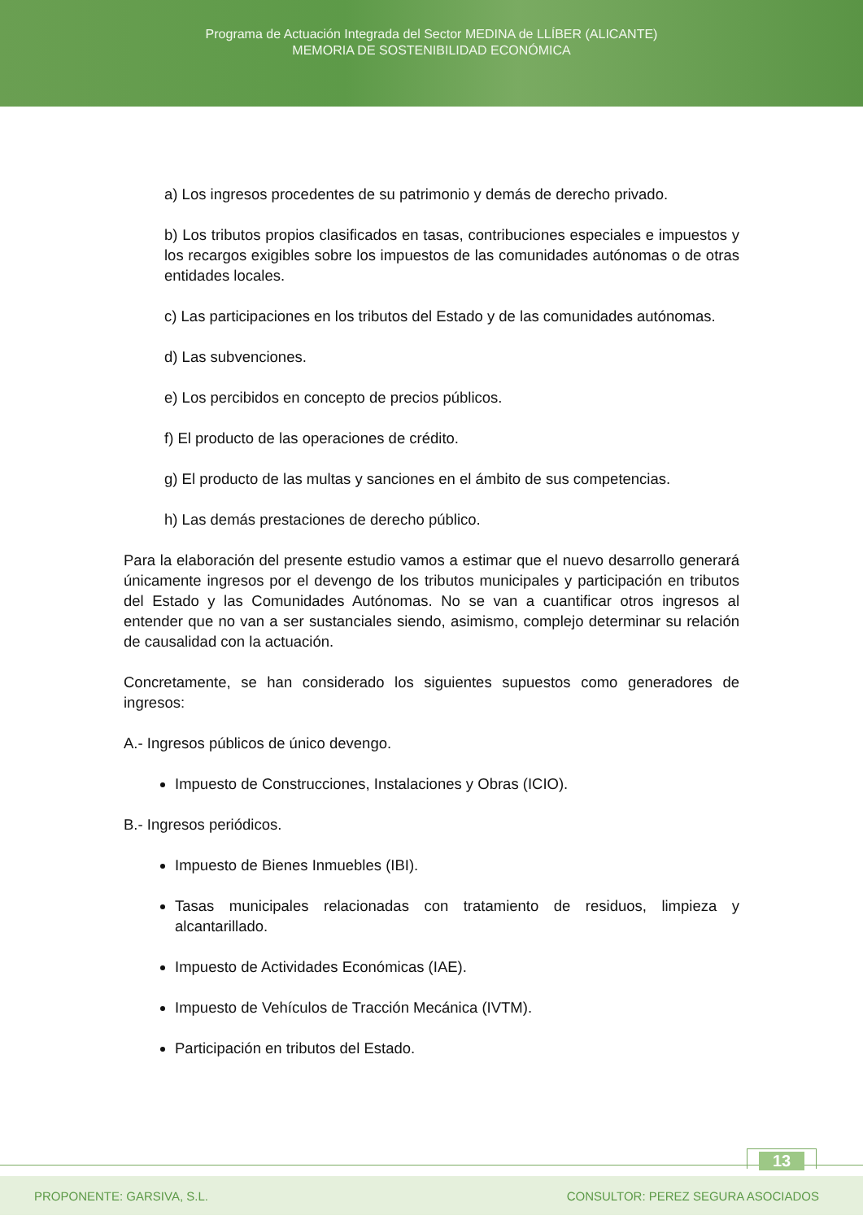Programa de Actuación Integrada del Sector MEDINA de LLÍBER (ALICANTE)
MEMORIA DE SOSTENIBILIDAD ECONÓMICA
a) Los ingresos procedentes de su patrimonio y demás de derecho privado.
b) Los tributos propios clasificados en tasas, contribuciones especiales e impuestos y los recargos exigibles sobre los impuestos de las comunidades autónomas o de otras entidades locales.
c) Las participaciones en los tributos del Estado y de las comunidades autónomas.
d) Las subvenciones.
e) Los percibidos en concepto de precios públicos.
f) El producto de las operaciones de crédito.
g) El producto de las multas y sanciones en el ámbito de sus competencias.
h) Las demás prestaciones de derecho público.
Para la elaboración del presente estudio vamos a estimar que el nuevo desarrollo generará únicamente ingresos por el devengo de los tributos municipales y participación en tributos del Estado y las Comunidades Autónomas. No se van a cuantificar otros ingresos al entender que no van a ser sustanciales siendo, asimismo, complejo determinar su relación de causalidad con la actuación.
Concretamente, se han considerado los siguientes supuestos como generadores de ingresos:
A.- Ingresos públicos de único devengo.
Impuesto de Construcciones, Instalaciones y Obras (ICIO).
B.- Ingresos periódicos.
Impuesto de Bienes Inmuebles (IBI).
Tasas municipales relacionadas con tratamiento de residuos, limpieza y alcantarillado.
Impuesto de Actividades Económicas (IAE).
Impuesto de Vehículos de Tracción Mecánica (IVTM).
Participación en tributos del Estado.
13
PROPONENTE: GARSIVA, S.L. CONSULTOR: PEREZ SEGURA ASOCIADOS